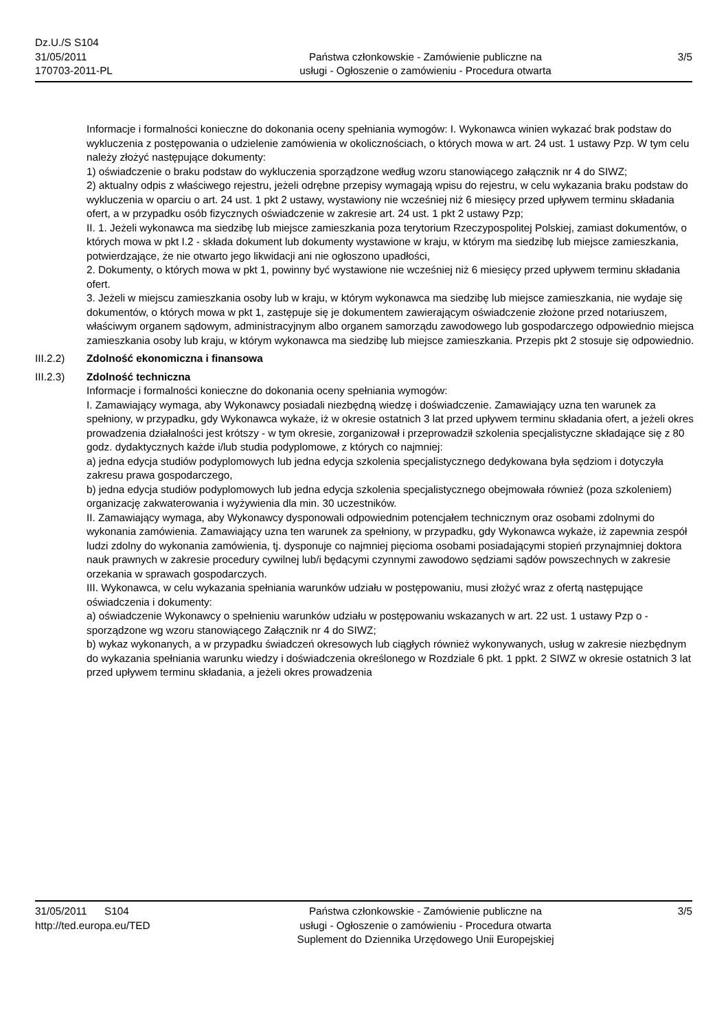Dz.U./S S104
31/05/2011
170703-2011-PL
Państwa członkowskie - Zamówienie publiczne na
usługi - Ogłoszenie o zamówieniu - Procedura otwarta
3/5
Informacje i formalności konieczne do dokonania oceny spełniania wymogów: I. Wykonawca winien wykazać brak podstaw do wykluczenia z postępowania o udzielenie zamówienia w okolicznościach, o których mowa w art. 24 ust. 1 ustawy Pzp. W tym celu należy złożyć następujące dokumenty:
1) oświadczenie o braku podstaw do wykluczenia sporządzone według wzoru stanowiącego załącznik nr 4 do SIWZ;
2) aktualny odpis z właściwego rejestru, jeżeli odrębne przepisy wymagają wpisu do rejestru, w celu wykazania braku podstaw do wykluczenia w oparciu o art. 24 ust. 1 pkt 2 ustawy, wystawiony nie wcześniej niż 6 miesięcy przed upływem terminu składania ofert, a w przypadku osób fizycznych oświadczenie w zakresie art. 24 ust. 1 pkt 2 ustawy Pzp;
II. 1. Jeżeli wykonawca ma siedzibę lub miejsce zamieszkania poza terytorium Rzeczypospolitej Polskiej, zamiast dokumentów, o których mowa w pkt I.2 - składa dokument lub dokumenty wystawione w kraju, w którym ma siedzibę lub miejsce zamieszkania, potwierdzające, że nie otwarto jego likwidacji ani nie ogłoszono upadłości,
2. Dokumenty, o których mowa w pkt 1, powinny być wystawione nie wcześniej niż 6 miesięcy przed upływem terminu składania ofert.
3. Jeżeli w miejscu zamieszkania osoby lub w kraju, w którym wykonawca ma siedzibę lub miejsce zamieszkania, nie wydaje się dokumentów, o których mowa w pkt 1, zastępuje się je dokumentem zawierającym oświadczenie złożone przed notariuszem, właściwym organem sądowym, administracyjnym albo organem samorządu zawodowego lub gospodarczego odpowiednio miejsca zamieszkania osoby lub kraju, w którym wykonawca ma siedzibę lub miejsce zamieszkania. Przepis pkt 2 stosuje się odpowiednio.
III.2.2) Zdolność ekonomiczna i finansowa
III.2.3) Zdolność techniczna
Informacje i formalności konieczne do dokonania oceny spełniania wymogów:
I. Zamawiający wymaga, aby Wykonawcy posiadali niezbędną wiedzę i doświadczenie. Zamawiający uzna ten warunek za spełniony, w przypadku, gdy Wykonawca wykaże, iż w okresie ostatnich 3 lat przed upływem terminu składania ofert, a jeżeli okres prowadzenia działalności jest krótszy - w tym okresie, zorganizował i przeprowadził szkolenia specjalistyczne składające się z 80 godz. dydaktycznych każde i/lub studia podyplomowe, z których co najmniej:
a) jedna edycja studiów podyplomowych lub jedna edycja szkolenia specjalistycznego dedykowana była sędziom i dotyczyła zakresu prawa gospodarczego,
b) jedna edycja studiów podyplomowych lub jedna edycja szkolenia specjalistycznego obejmowała również (poza szkoleniem) organizację zakwaterowania i wyżywienia dla min. 30 uczestników.
II. Zamawiający wymaga, aby Wykonawcy dysponowali odpowiednim potencjałem technicznym oraz osobami zdolnymi do wykonania zamówienia. Zamawiający uzna ten warunek za spełniony, w przypadku, gdy Wykonawca wykaże, iż zapewnia zespół ludzi zdolny do wykonania zamówienia, tj. dysponuje co najmniej pięcioma osobami posiadającymi stopień przynajmniej doktora nauk prawnych w zakresie procedury cywilnej lub/i będącymi czynnymi zawodowo sędziami sądów powszechnych w zakresie orzekania w sprawach gospodarczych.
III. Wykonawca, w celu wykazania spełniania warunków udziału w postępowaniu, musi złożyć wraz z ofertą następujące oświadczenia i dokumenty:
a) oświadczenie Wykonawcy o spełnieniu warunków udziału w postępowaniu wskazanych w art. 22 ust. 1 ustawy Pzp o - sporządzone wg wzoru stanowiącego Załącznik nr 4 do SIWZ;
b) wykaz wykonanych, a w przypadku świadczeń okresowych lub ciągłych również wykonywanych, usług w zakresie niezbędnym do wykazania spełniania warunku wiedzy i doświadczenia określonego w Rozdziale 6 pkt. 1 ppkt. 2 SIWZ w okresie ostatnich 3 lat przed upływem terminu składania, a jeżeli okres prowadzenia
31/05/2011 S104
http://ted.europa.eu/TED
Państwa członkowskie - Zamówienie publiczne na
usługi - Ogłoszenie o zamówieniu - Procedura otwarta
Suplement do Dziennika Urzędowego Unii Europejskiej
3/5